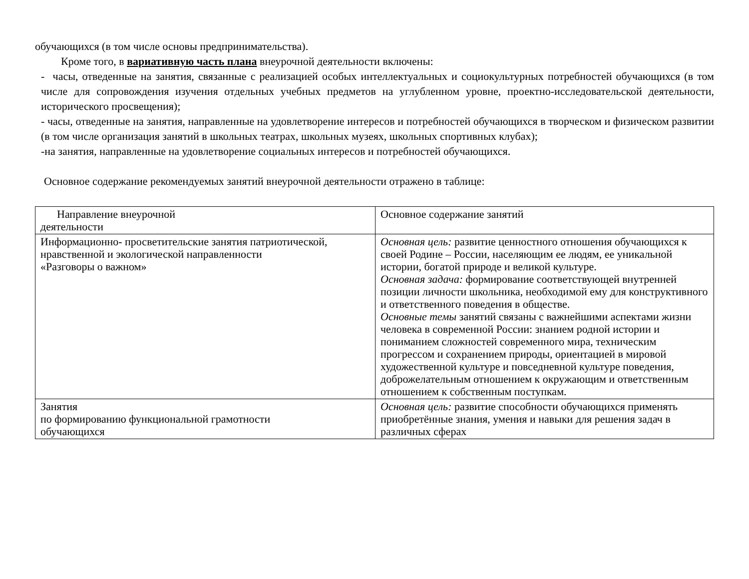обучающихся (в том числе основы предпринимательства).
Кроме того, в вариативную часть плана внеурочной деятельности включены:
- часы, отведенные на занятия, связанные с реализацией особых интеллектуальных и социокультурных потребностей обучающихся (в том числе для сопровождения изучения отдельных учебных предметов на углубленном уровне, проектно-исследовательской деятельности, исторического просвещения);
- часы, отведенные на занятия, направленные на удовлетворение интересов и потребностей обучающихся в творческом и физическом развитии (в том числе организация занятий в школьных театрах, школьных музеях, школьных спортивных клубах);
-на занятия, направленные на удовлетворение социальных интересов и потребностей обучающихся.
Основное содержание рекомендуемых занятий внеурочной деятельности отражено в таблице:
| Направление внеурочной деятельности | Основное содержание занятий |
| Информационно- просветительские занятия патриотической, нравственной и экологической направленности «Разговоры о важном» | Основная цель: развитие ценностного отношения обучающихся к своей Родине – России, населяющим ее людям, ее уникальной истории, богатой природе и великой культуре. Основная задача: формирование соответствующей внутренней позиции личности школьника, необходимой ему для конструктивного и ответственного поведения в обществе. Основные темы занятий связаны с важнейшими аспектами жизни человека в современной России: знанием родной истории и пониманием сложностей современного мира, техническим прогрессом и сохранением природы, ориентацией в мировой художественной культуре и повседневной культуре поведения, доброжелательным отношением к окружающим и ответственным отношением к собственным поступкам. |
| Занятия по формированию функциональной грамотности обучающихся | Основная цель: развитие способности обучающихся применять приобретённые знания, умения и навыки для решения задач в различных сферах |